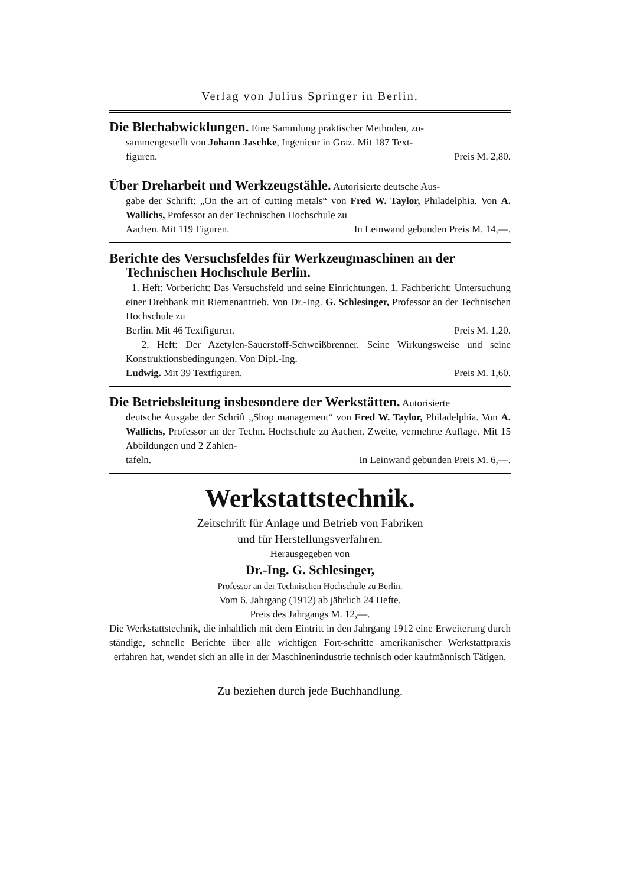Verlag von Julius Springer in Berlin.
Die Blechabwicklungen. Eine Sammlung praktischer Methoden, zu-
sammengestellt von Johann Jaschke, Ingenieur in Graz. Mit 187 Text-
figuren. Preis M. 2,80.
Über Dreharbeit und Werkzeugstähle. Autorisierte deutsche Aus-
gabe der Schrift: „On the art of cutting metals“ von Fred W. Taylor, Philadelphia. Von A. Wallichs, Professor an der Technischen Hochschule zu
Aachen. Mit 119 Figuren. In Leinwand gebunden Preis M. 14,—.
Berichte des Versuchsfeldes für Werkzeugmaschinen an der
Technischen Hochschule Berlin.
1. Heft: Vorbericht: Das Versuchsfeld und seine Einrichtungen. 1. Fachbericht: Untersuchung einer Drehbank mit Riemenantrieb. Von Dr.-Ing. G. Schlesinger, Professor an der Technischen Hochschule zu
Berlin. Mit 46 Textfiguren. Preis M. 1,20.
2. Heft: Der Azetylen-Sauerstoff-Schweißbrenner. Seine Wirkungsweise und seine Konstruktionsbedingungen. Von Dipl.-Ing.
Ludwig. Mit 39 Textfiguren. Preis M. 1,60.
Die Betriebsleitung insbesondere der Werkstätten. Autorisierte
deutsche Ausgabe der Schrift „Shop management“ von Fred W. Taylor, Philadelphia. Von A. Wallichs, Professor an der Techn. Hochschule zu Aachen. Zweite, vermehrte Auflage. Mit 15 Abbildungen und 2 Zahlen-
tafeln. In Leinwand gebunden Preis M. 6,—.
Werkstattstechnik.
Zeitschrift für Anlage und Betrieb von Fabriken
und für Herstellungsverfahren.
Herausgegeben von
Dr.-Ing. G. Schlesinger,
Professor an der Technischen Hochschule zu Berlin.
Vom 6. Jahrgang (1912) ab jährlich 24 Hefte.
Preis des Jahrgangs M. 12,—.
Die Werkstattstechnik, die inhaltlich mit dem Eintritt in den Jahrgang 1912 eine Erweiterung durch ständige, schnelle Berichte über alle wichtigen Fort-schritte amerikanischer Werkstattpraxis erfahren hat, wendet sich an alle in der Maschinenindustrie technisch oder kaufmännisch Tätigen.
Zu beziehen durch jede Buchhandlung.